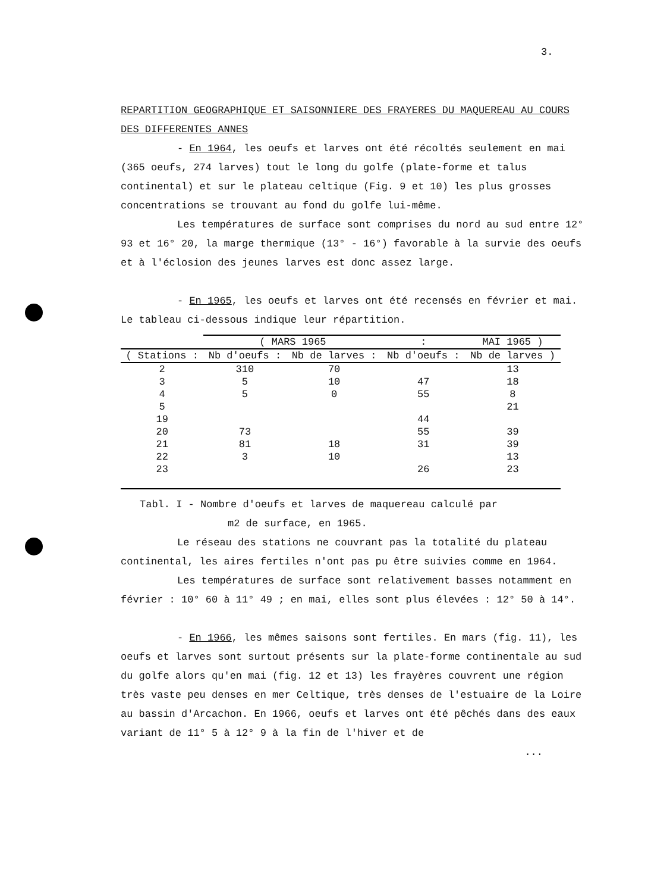3.
REPARTITION GEOGRAPHIQUE ET SAISONNIERE DES FRAYERES DU MAQUEREAU AU COURS DES DIFFERENTES ANNES
- En 1964, les oeufs et larves ont été récoltés seulement en mai (365 oeufs, 274 larves) tout le long du golfe (plate-forme et talus continental) et sur le plateau celtique (Fig. 9 et 10) les plus grosses concentrations se trouvant au fond du golfe lui-même.
Les températures de surface sont comprises du nord au sud entre 12° 93 et 16° 20, la marge thermique (13° - 16°) favorable à la survie des oeufs et à l'éclosion des jeunes larves est donc assez large.
- En 1965, les oeufs et larves ont été recensés en février et mai. Le tableau ci-dessous indique leur répartition.
| | ( MARS 1965 | | : | MAI 1965 ) |
| ( Stations : | Nb d'oeufs : | Nb de larves : | Nb d'oeufs : | Nb de larves ) |
| 2 | 310 | 70 | | 13 |
| 3 | 5 | 10 | 47 | 18 |
| 4 | 5 | 0 | 55 | 8 |
| 5 | | | | 21 |
| 19 | | | 44 | |
| 20 | 73 | | 55 | 39 |
| 21 | 81 | 18 | 31 | 39 |
| 22 | 3 | 10 | | 13 |
| 23 | | | 26 | 23 |
Tabl. I - Nombre d'oeufs et larves de maquereau calculé par
m2 de surface, en 1965.
Le réseau des stations ne couvrant pas la totalité du plateau continental, les aires fertiles n'ont pas pu être suivies comme en 1964.
Les températures de surface sont relativement basses notamment en février : 10° 60 à 11° 49 ; en mai, elles sont plus élevées : 12° 50 à 14°.
- En 1966, les mêmes saisons sont fertiles. En mars (fig. 11), les oeufs et larves sont surtout présents sur la plate-forme continentale au sud du golfe alors qu'en mai (fig. 12 et 13) les frayères couvrent une région très vaste peu denses en mer Celtique, très denses de l'estuaire de la Loire au bassin d'Arcachon. En 1966, oeufs et larves ont été pêchés dans des eaux variant de 11° 5 à 12° 9 à la fin de l'hiver et de
...